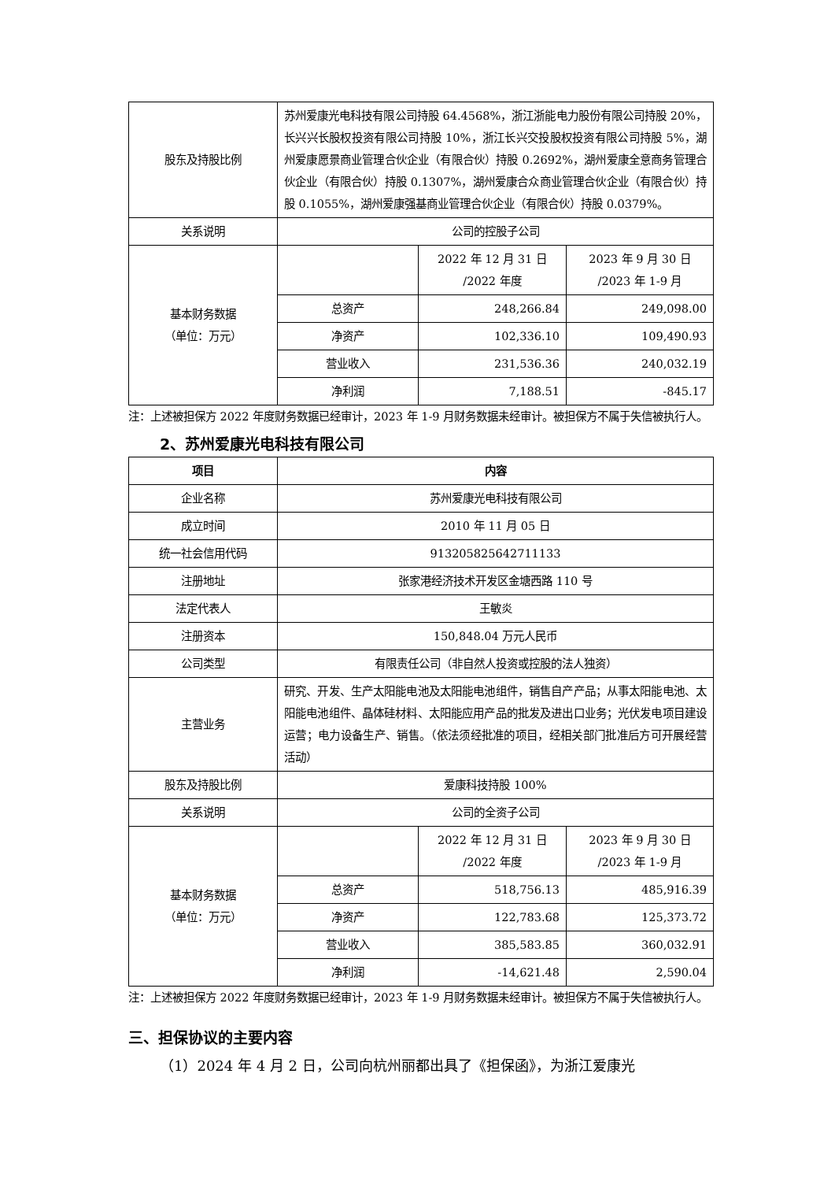| 股东及持股比例 | 苏州爱康光电科技有限公司持股 64.4568%，浙江浙能电力股份有限公司持股 20%，长兴兴长股权投资有限公司持股 10%，浙江长兴交投股权投资有限公司持股 5%，湖州爱康愿景商业管理合伙企业（有限合伙）持股 0.2692%，湖州爱康全意商务管理合伙企业（有限合伙）持股 0.1307%，湖州爱康合众商业管理合伙企业（有限合伙）持股 0.1055%，湖州爱康强基商业管理合伙企业（有限合伙）持股 0.0379%。 | | |
| 关系说明 | 公司的控股子公司 | | |
| 基本财务数据 （单位：万元） | | 2022 年 12 月 31 日 /2022 年度 | 2023 年 9 月 30 日 /2023 年 1-9 月 |
| | 总资产 | 248,266.84 | 249,098.00 |
| | 净资产 | 102,336.10 | 109,490.93 |
| | 营业收入 | 231,536.36 | 240,032.19 |
| | 净利润 | 7,188.51 | -845.17 |
注：上述被担保方 2022 年度财务数据已经审计，2023 年 1-9 月财务数据未经审计。被担保方不属于失信被执行人。
2、苏州爱康光电科技有限公司
| 项目 | 内容 | | |
| --- | --- | --- | --- |
| 企业名称 | 苏州爱康光电科技有限公司 | | |
| 成立时间 | 2010 年 11 月 05 日 | | |
| 统一社会信用代码 | 913205825642711133 | | |
| 注册地址 | 张家港经济技术开发区金塘西路 110 号 | | |
| 法定代表人 | 王敏炎 | | |
| 注册资本 | 150,848.04 万元人民币 | | |
| 公司类型 | 有限责任公司（非自然人投资或控股的法人独资） | | |
| 主营业务 | 研究、开发、生产太阳能电池及太阳能电池组件，销售自产产品；从事太阳能电池、太阳能电池组件、晶体硅材料、太阳能应用产品的批发及进出口业务；光伏发电项目建设运营；电力设备生产、销售。（依法须经批准的项目，经相关部门批准后方可开展经营活动） | | |
| 股东及持股比例 | 爱康科技持股 100% | | |
| 关系说明 | 公司的全资子公司 | | |
| 基本财务数据 （单位：万元） | | 2022 年 12 月 31 日 /2022 年度 | 2023 年 9 月 30 日 /2023 年 1-9 月 |
| | 总资产 | 518,756.13 | 485,916.39 |
| | 净资产 | 122,783.68 | 125,373.72 |
| | 营业收入 | 385,583.85 | 360,032.91 |
| | 净利润 | -14,621.48 | 2,590.04 |
注：上述被担保方 2022 年度财务数据已经审计，2023 年 1-9 月财务数据未经审计。被担保方不属于失信被执行人。
三、担保协议的主要内容
（1）2024 年 4 月 2 日，公司向杭州丽都出具了《担保函》，为浙江爱康光